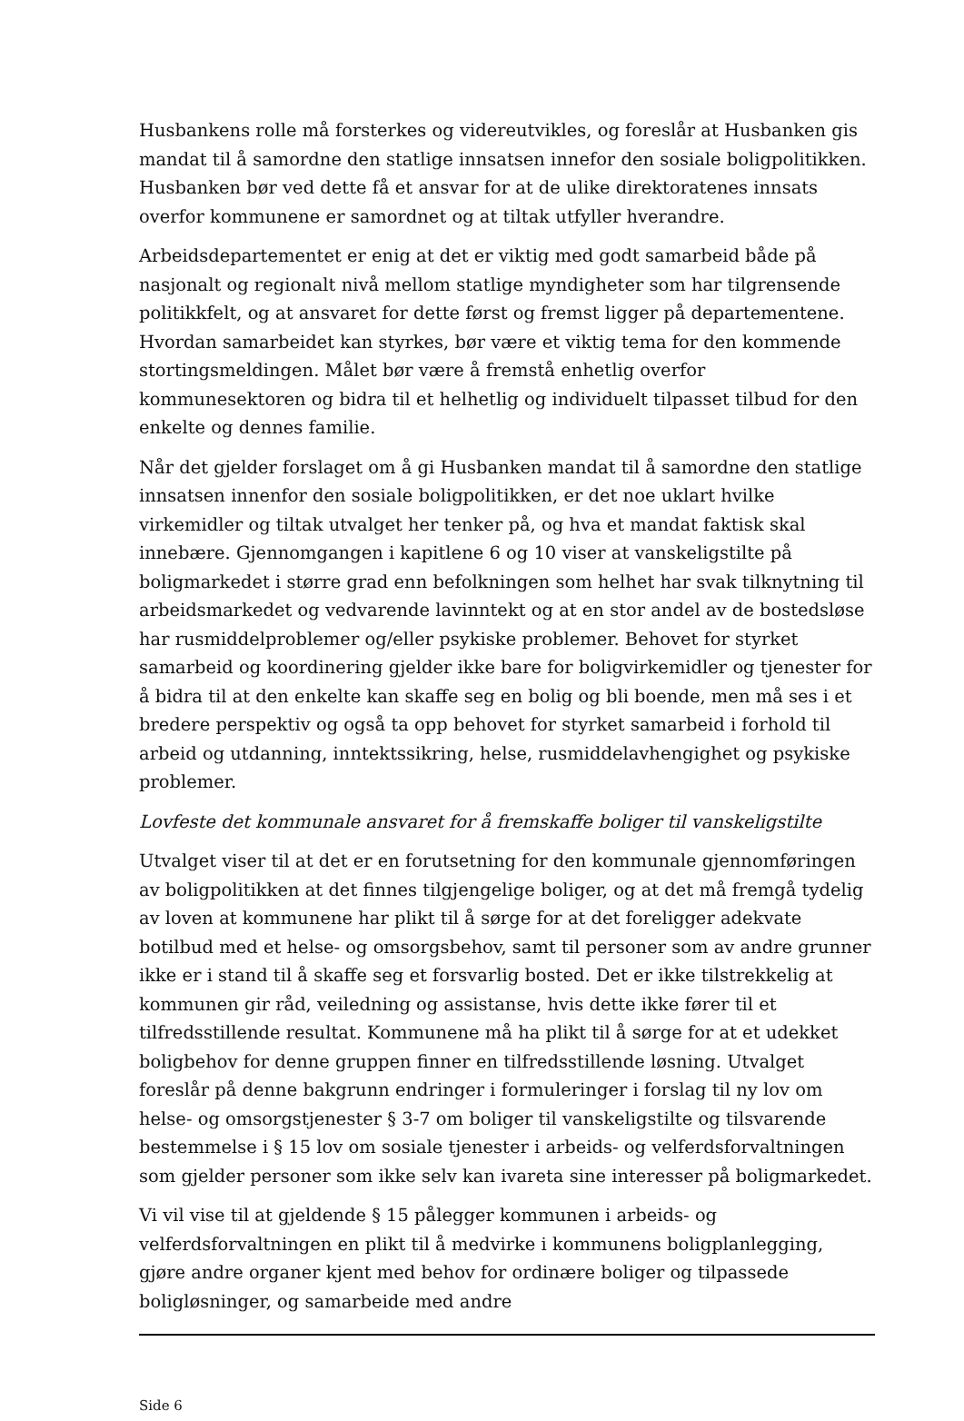Husbankens rolle må forsterkes og videreutvikles, og foreslår at Husbanken gis mandat til å samordne den statlige innsatsen innefor den sosiale boligpolitikken. Husbanken bør ved dette få et ansvar for at de ulike direktoratenes innsats overfor kommunene er samordnet og at tiltak utfyller hverandre.
Arbeidsdepartementet er enig at det er viktig med godt samarbeid både på nasjonalt og regionalt nivå mellom statlige myndigheter som har tilgrensende politikkfelt, og at ansvaret for dette først og fremst ligger på departementene. Hvordan samarbeidet kan styrkes, bør være et viktig tema for den kommende stortingsmeldingen. Målet bør være å fremstå enhetlig overfor kommunesektoren og bidra til et helhetlig og individuelt tilpasset tilbud for den enkelte og dennes familie.
Når det gjelder forslaget om å gi Husbanken mandat til å samordne den statlige innsatsen innenfor den sosiale boligpolitikken, er det noe uklart hvilke virkemidler og tiltak utvalget her tenker på, og hva et mandat faktisk skal innebære. Gjennomgangen i kapitlene 6 og 10 viser at vanskeligstilte på boligmarkedet i større grad enn befolkningen som helhet har svak tilknytning til arbeidsmarkedet og vedvarende lavinntekt og at en stor andel av de bostedsløse har rusmiddelproblemer og/eller psykiske problemer. Behovet for styrket samarbeid og koordinering gjelder ikke bare for boligvirkemidler og tjenester for å bidra til at den enkelte kan skaffe seg en bolig og bli boende, men må ses i et bredere perspektiv og også ta opp behovet for styrket samarbeid i forhold til arbeid og utdanning, inntektssikring, helse, rusmiddelavhengighet og psykiske problemer.
Lovfeste det kommunale ansvaret for å fremskaffe boliger til vanskeligstilte
Utvalget viser til at det er en forutsetning for den kommunale gjennomføringen av boligpolitikken at det finnes tilgjengelige boliger, og at det må fremgå tydelig av loven at kommunene har plikt til å sørge for at det foreligger adekvate botilbud med et helse- og omsorgsbehov, samt til personer som av andre grunner ikke er i stand til å skaffe seg et forsvarlig bosted. Det er ikke tilstrekkelig at kommunen gir råd, veiledning og assistanse, hvis dette ikke fører til et tilfredsstillende resultat. Kommunene må ha plikt til å sørge for at et udekket boligbehov for denne gruppen finner en tilfredsstillende løsning. Utvalget foreslår på denne bakgrunn endringer i formuleringer i forslag til ny lov om helse- og omsorgstjenester § 3-7 om boliger til vanskeligstilte og tilsvarende bestemmelse i § 15 lov om sosiale tjenester i arbeids- og velferdsforvaltningen som gjelder personer som ikke selv kan ivareta sine interesser på boligmarkedet.
Vi vil vise til at gjeldende § 15 pålegger kommunen i arbeids- og velferdsforvaltningen en plikt til å medvirke i kommunens boligplanlegging, gjøre andre organer kjent med behov for ordinære boliger og tilpassede boligløsninger, og samarbeide med andre
Side 6